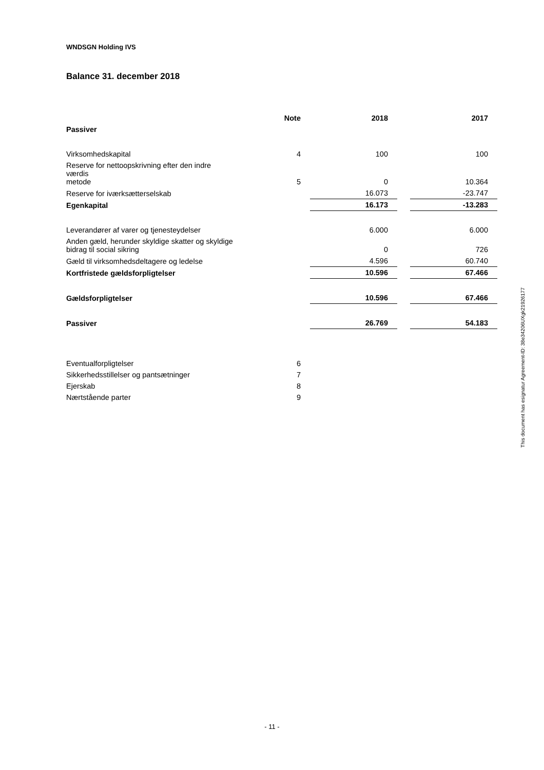WNDSGN Holding IVS
Balance 31. december 2018
| | Note | | 2018 | | 2017 |
| --- | --- | --- | --- | --- | --- |
| Passiver | | | | | |
| Virksomhedskapital | 4 | | 100 | | 100 |
| Reserve for nettoopskrivning efter den indre værdis metode | 5 | | 0 | | 10.364 |
| Reserve for iværksætterselskab | | | 16.073 | | -23.747 |
| Egenkapital | | | 16.173 | | -13.283 |
| Leverandører af varer og tjenesteydelser | | | 6.000 | | 6.000 |
| Anden gæld, herunder skyldige skatter og skyldige bidrag til social sikring | | | 0 | | 726 |
| Gæld til virksomhedsdeltagere og ledelse | | | 4.596 | | 60.740 |
| Kortfristede gældsforpligtelser | | | 10.596 | | 67.466 |
| Gældsforpligtelser | | | 10.596 | | 67.466 |
| Passiver | | | 26.769 | | 54.183 |
| Eventualforpligtelser | 6 | | | | |
| Sikkerhedsstillelser og pantsætninger | 7 | | | | |
| Ejerskab | 8 | | | | |
| Nærtstående parter | 9 | | | | |
This document has esignatur Agreement-ID: 38e34206UXgk21926177
- 11 -